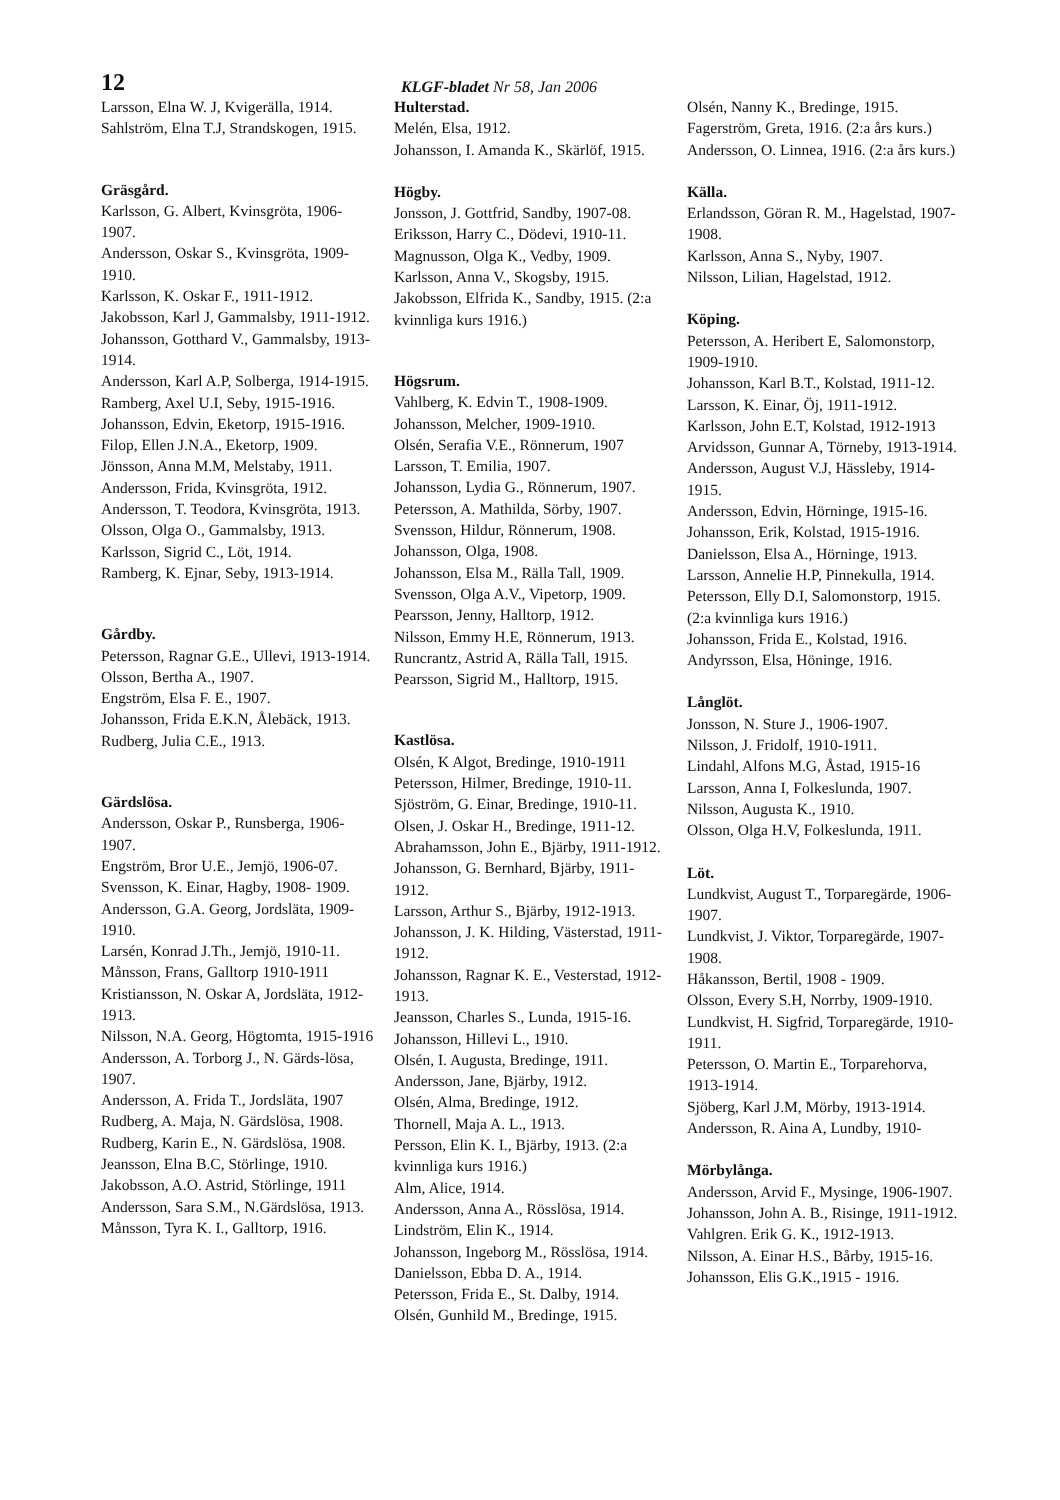12 KLGF-bladet Nr 58, Jan 2006
Larsson, Elna W. J, Kvigerälla, 1914.
Sahlström, Elna T.J, Strandskogen, 1915.
Gräsgård.
Karlsson, G. Albert, Kvinsgröta, 1906-1907.
Andersson, Oskar S., Kvinsgröta, 1909-1910.
Karlsson, K. Oskar F., 1911-1912.
Jakobsson, Karl J, Gammalsby, 1911-1912.
Johansson, Gotthard V., Gammalsby, 1913-1914.
Andersson, Karl A.P, Solberga, 1914-1915.
Ramberg, Axel U.I, Seby, 1915-1916.
Johansson, Edvin, Eketorp, 1915-1916.
Filop, Ellen J.N.A., Eketorp, 1909.
Jönsson, Anna M.M, Melstaby, 1911.
Andersson, Frida, Kvinsgröta, 1912.
Andersson, T. Teodora, Kvinsgröta, 1913.
Olsson, Olga O., Gammalsby, 1913.
Karlsson, Sigrid C., Löt, 1914.
Ramberg, K. Ejnar, Seby, 1913-1914.
Gårdby.
Petersson, Ragnar G.E., Ullevi, 1913-1914.
Olsson, Bertha A., 1907.
Engström, Elsa F. E., 1907.
Johansson, Frida E.K.N, Ålebäck, 1913.
Rudberg, Julia C.E., 1913.
Gärdslösa.
Andersson, Oskar P., Runsberga, 1906-1907.
Engström, Bror U.E., Jemjö, 1906-07.
Svensson, K. Einar, Hagby, 1908- 1909.
Andersson, G.A. Georg, Jordsläta, 1909-1910.
Larsén, Konrad J.Th., Jemjö, 1910-11.
Månsson, Frans, Galltorp 1910-1911
Kristiansson, N. Oskar A, Jordsläta, 1912-1913.
Nilsson, N.A. Georg, Högtomta, 1915-1916
Andersson, A. Torborg J., N. Gärds-lösa, 1907.
Andersson, A. Frida T., Jordsläta, 1907
Rudberg, A. Maja, N. Gärdslösa, 1908.
Rudberg, Karin E., N. Gärdslösa, 1908.
Jeansson, Elna B.C, Störlinge, 1910.
Jakobsson, A.O. Astrid, Störlinge, 1911
Andersson, Sara S.M., N.Gärdslösa, 1913.
Månsson, Tyra K. I., Galltorp, 1916.
Hulterstad.
Melén, Elsa, 1912.
Johansson, I. Amanda K., Skärlöf, 1915.
Högby.
Jonsson, J. Gottfrid, Sandby, 1907-08.
Eriksson, Harry C., Dödevi, 1910-11.
Magnusson, Olga K., Vedby, 1909.
Karlsson, Anna V., Skogsby, 1915.
Jakobsson, Elfrida K., Sandby, 1915. (2:a kvinnliga kurs 1916.)
Högsrum.
Vahlberg, K. Edvin T., 1908-1909.
Johansson, Melcher, 1909-1910.
Olsén, Serafia V.E., Rönnerum, 1907
Larsson, T. Emilia, 1907.
Johansson, Lydia G., Rönnerum, 1907.
Petersson, A. Mathilda, Sörby, 1907.
Svensson, Hildur, Rönnerum, 1908.
Johansson, Olga, 1908.
Johansson, Elsa M., Rälla Tall, 1909.
Svensson, Olga A.V., Vipetorp, 1909.
Pearsson, Jenny, Halltorp, 1912.
Nilsson, Emmy H.E, Rönnerum, 1913.
Runcrantz, Astrid A, Rälla Tall, 1915.
Pearsson, Sigrid M., Halltorp, 1915.
Kastlösa.
Olsén, K Algot, Bredinge, 1910-1911
Petersson, Hilmer, Bredinge, 1910-11.
Sjöström, G. Einar, Bredinge, 1910-11.
Olsen, J. Oskar H., Bredinge, 1911-12.
Abrahamsson, John E., Bjärby, 1911-1912.
Johansson, G. Bernhard, Bjärby, 1911-1912.
Larsson, Arthur S., Bjärby, 1912-1913.
Johansson, J. K. Hilding, Västerstad, 1911-1912.
Johansson, Ragnar K. E., Vesterstad, 1912-1913.
Jeansson, Charles S., Lunda, 1915-16.
Johansson, Hillevi L., 1910.
Olsén, I. Augusta, Bredinge, 1911.
Andersson, Jane, Bjärby, 1912.
Olsén, Alma, Bredinge, 1912.
Thornell, Maja A. L., 1913.
Persson, Elin K. I., Bjärby, 1913. (2:a kvinnliga kurs 1916.)
Alm, Alice, 1914.
Andersson, Anna A., Rösslösa, 1914.
Lindström, Elin K., 1914.
Johansson, Ingeborg M., Rösslösa, 1914.
Danielsson, Ebba D. A., 1914.
Petersson, Frida E., St. Dalby, 1914.
Olsén, Gunhild M., Bredinge, 1915.
Olsén, Nanny K., Bredinge, 1915.
Fagerström, Greta, 1916. (2:a års kurs.)
Andersson, O. Linnea, 1916. (2:a års kurs.)
Källa.
Erlandsson, Göran R. M., Hagelstad, 1907-1908.
Karlsson, Anna S., Nyby, 1907.
Nilsson, Lilian, Hagelstad, 1912.
Köping.
Petersson, A. Heribert E, Salomonstorp, 1909-1910.
Johansson, Karl B.T., Kolstad, 1911-12.
Larsson, K. Einar, Öj, 1911-1912.
Karlsson, John E.T, Kolstad, 1912-1913
Arvidsson, Gunnar A, Törneby, 1913-1914.
Andersson, August V.J, Hässleby, 1914-1915.
Andersson, Edvin, Hörninge, 1915-16.
Johansson, Erik, Kolstad, 1915-1916.
Danielsson, Elsa A., Hörninge, 1913.
Larsson, Annelie H.P, Pinnekulla, 1914.
Petersson, Elly D.I, Salomonstorp, 1915. (2:a kvinnliga kurs 1916.)
Johansson, Frida E., Kolstad, 1916.
Andyrsson, Elsa, Höninge, 1916.
Långlöt.
Jonsson, N. Sture J., 1906-1907.
Nilsson, J. Fridolf, 1910-1911.
Lindahl, Alfons M.G, Åstad, 1915-16
Larsson, Anna I, Folkeslunda, 1907.
Nilsson, Augusta K., 1910.
Olsson, Olga H.V, Folkeslunda, 1911.
Löt.
Lundkvist, August T., Torparegärde, 1906-1907.
Lundkvist, J. Viktor, Torparegärde, 1907-1908.
Håkansson, Bertil, 1908 - 1909.
Olsson, Every S.H, Norrby, 1909-1910.
Lundkvist, H. Sigfrid, Torparegärde, 1910-1911.
Petersson, O. Martin E., Torparehorva, 1913-1914.
Sjöberg, Karl J.M, Mörby, 1913-1914.
Andersson, R. Aina A, Lundby, 1910-
Mörbylånga.
Andersson, Arvid F., Mysinge, 1906-1907.
Johansson, John A. B., Risinge, 1911-1912.
Vahlgren. Erik G. K., 1912-1913.
Nilsson, A. Einar H.S., Bårby, 1915-16.
Johansson, Elis G.K.,1915 - 1916.